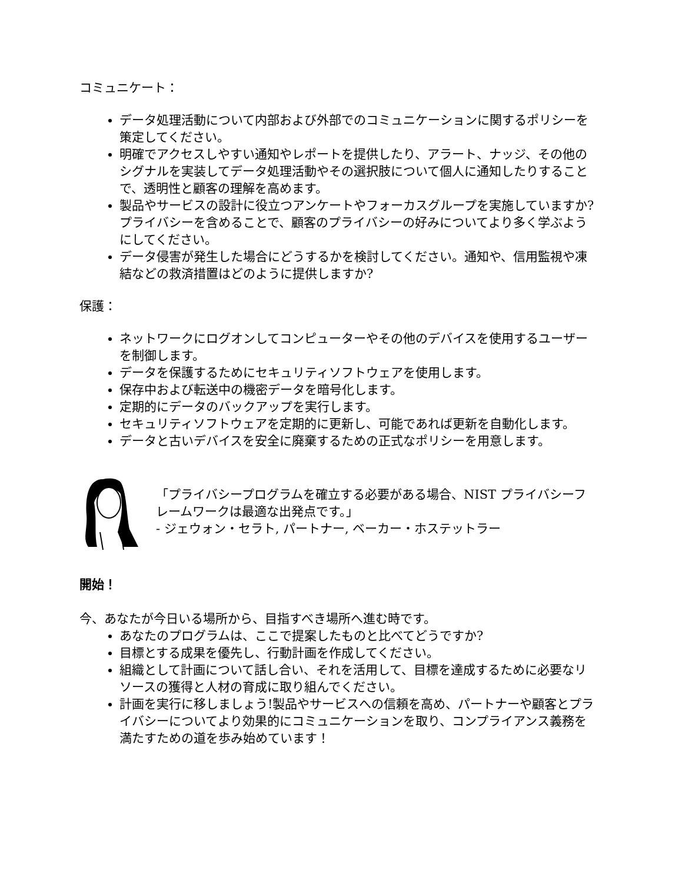コミュニケート：
データ処理活動について内部および外部でのコミュニケーションに関するポリシーを策定してください。
明確でアクセスしやすい通知やレポートを提供したり、アラート、ナッジ、その他のシグナルを実装してデータ処理活動やその選択肢について個人に通知したりすることで、透明性と顧客の理解を高めます。
製品やサービスの設計に役立つアンケートやフォーカスグループを実施していますか? プライバシーを含めることで、顧客のプライバシーの好みについてより多く学ぶようにしてください。
データ侵害が発生した場合にどうするかを検討してください。通知や、信用監視や凍結などの救済措置はどのように提供しますか?
保護：
ネットワークにログオンしてコンピューターやその他のデバイスを使用するユーザーを制御します。
データを保護するためにセキュリティソフトウェアを使用します。
保存中および転送中の機密データを暗号化します。
定期的にデータのバックアップを実行します。
セキュリティソフトウェアを定期的に更新し、可能であれば更新を自動化します。
データと古いデバイスを安全に廃棄するための正式なポリシーを用意します。
「プライバシープログラムを確立する必要がある場合、NIST プライバシーフレームワークは最適な出発点です。」
- ジェウォン・セラト, パートナー, ベーカー・ホステットラー
開始！
今、あなたが今日いる場所から、目指すべき場所へ進む時です。
あなたのプログラムは、ここで提案したものと比べてどうですか?
目標とする成果を優先し、行動計画を作成してください。
組織として計画について話し合い、それを活用して、目標を達成するために必要なリソースの獲得と人材の育成に取り組んでください。
計画を実行に移しましょう!製品やサービスへの信頼を高め、パートナーや顧客とプライバシーについてより効果的にコミュニケーションを取り、コンプライアンス義務を満たすための道を歩み始めています！